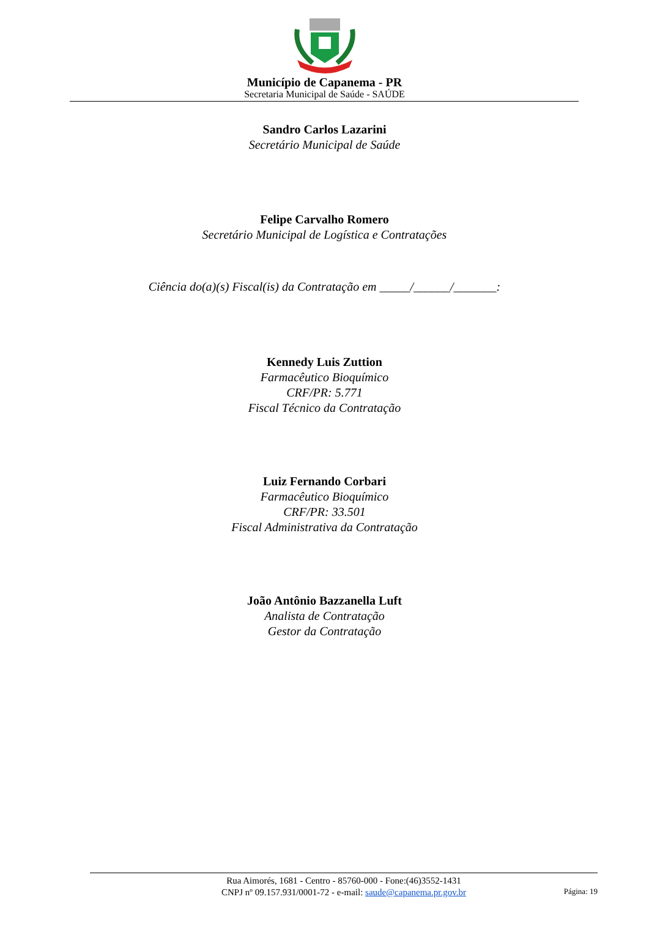Município de Capanema - PR
Secretaria Municipal de Saúde - SAÚDE
Sandro Carlos Lazarini
Secretário Municipal de Saúde
Felipe Carvalho Romero
Secretário Municipal de Logística e Contratações
Ciência do(a)(s) Fiscal(is) da Contratação em _____/______/_______:
Kennedy Luis Zuttion
Farmacêutico Bioquímico
CRF/PR: 5.771
Fiscal Técnico da Contratação
Luiz Fernando Corbari
Farmacêutico Bioquímico
CRF/PR: 33.501
Fiscal Administrativa da Contratação
João Antônio Bazzanella Luft
Analista de Contratação
Gestor da Contratação
Rua Aimorés, 1681 - Centro - 85760-000 - Fone:(46)3552-1431
CNPJ nº 09.157.931/0001-72 - e-mail: saude@capanema.pr.gov.br
Página: 19